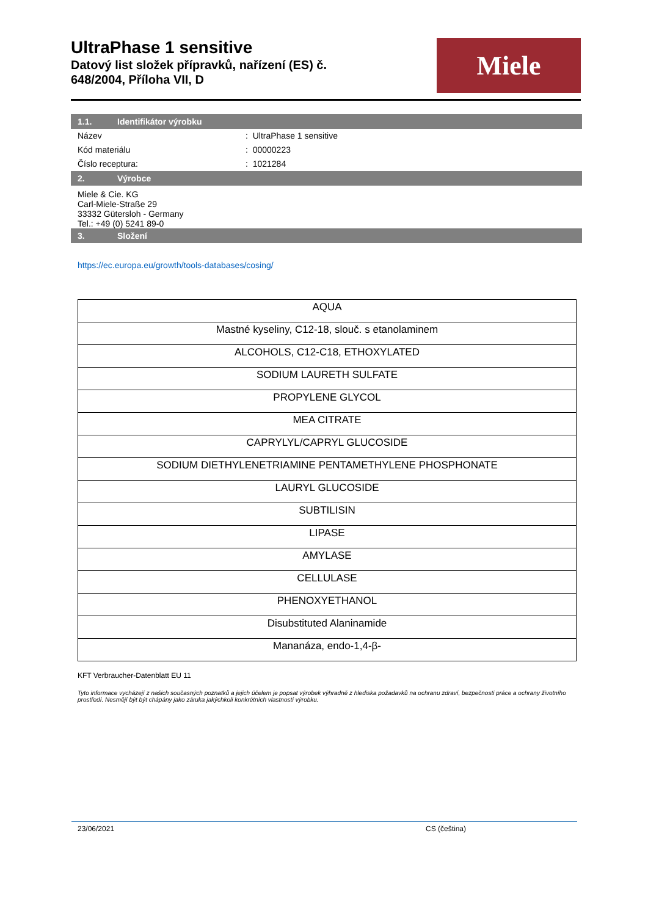UltraPhase 1 sensitive
Datový list složek přípravků, nařízení (ES) č.
648/2004, Příloha VII, D
Miele
1.1. Identifikátor výrobku
Název : UltraPhase 1 sensitive
Kód materiálu : 00000223
Číslo receptura: : 1021284
2. Výrobce
Miele & Cie. KG
Carl-Miele-Straße 29
33332 Gütersloh - Germany
Tel.: +49 (0) 5241 89-0
3. Složení
https://ec.europa.eu/growth/tools-databases/cosing/
| AQUA |
| Mastné kyseliny, C12-18, slouč. s etanolaminem |
| ALCOHOLS, C12-C18, ETHOXYLATED |
| SODIUM LAURETH SULFATE |
| PROPYLENE GLYCOL |
| MEA CITRATE |
| CAPRYLYL/CAPRYL GLUCOSIDE |
| SODIUM DIETHYLENETRIAMINE PENTAMETHYLENE PHOSPHONATE |
| LAURYL GLUCOSIDE |
| SUBTILISIN |
| LIPASE |
| AMYLASE |
| CELLULASE |
| PHENOXYETHANOL |
| Disubstituted Alaninamide |
| Mananáza, endo-1,4-β- |
KFT Verbraucher-Datenblatt EU 11
Tyto informace vycházejí z našich současných poznatků a jejich účelem je popsat výrobek výhradně z hlediska požadavků na ochranu zdraví, bezpečnosti práce a ochrany životního prostředí. Nesmějí být být chápány jako záruka jakýchkoli konkrétních vlastností výrobku.
23/06/2021 CS (čeština)